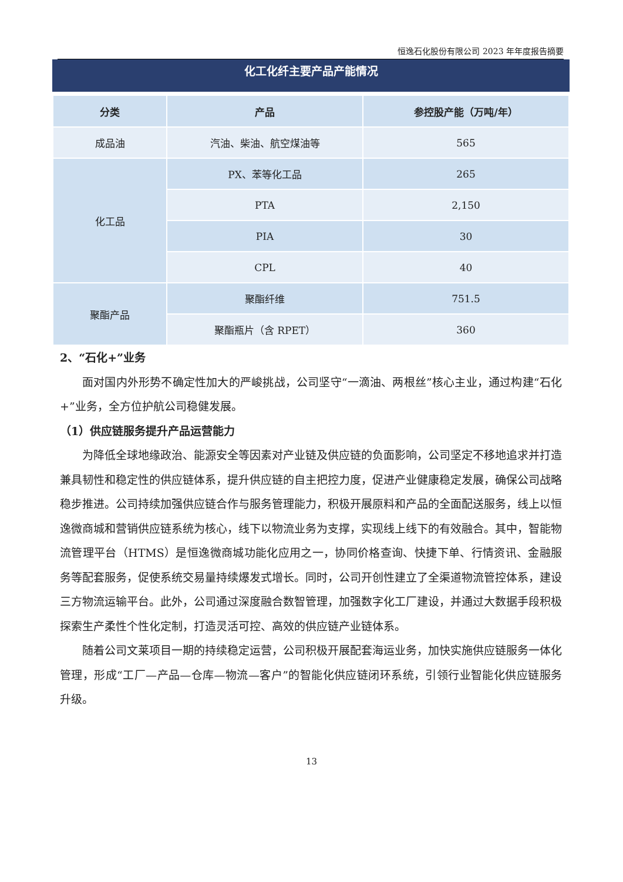恒逸石化股份有限公司 2023 年年度报告摘要
化工化纤主要产品产能情况
| 分类 | 产品 | 参控股产能（万吨/年） |
| --- | --- | --- |
| 成品油 | 汽油、柴油、航空煤油等 | 565 |
| 化工品 | PX、苯等化工品 | 265 |
| | PTA | 2,150 |
| | PIA | 30 |
| | CPL | 40 |
| 聚酯产品 | 聚酯纤维 | 751.5 |
| | 聚酯瓶片（含 RPET） | 360 |
2、“石化+”业务
面对国内外形势不确定性加大的严峻挑战，公司坚守“一滴油、两根丝”核心主业，通过构建“石化+”业务，全方位护航公司稳健发展。
（1）供应链服务提升产品运营能力
为降低全球地缘政治、能源安全等因素对产业链及供应链的负面影响，公司坚定不移地追求并打造兼具韧性和稳定性的供应链体系，提升供应链的自主把控力度，促进产业健康稳定发展，确保公司战略稳步推进。公司持续加强供应链合作与服务管理能力，积极开展原料和产品的全面配送服务，线上以恒逸微商城和营销供应链系统为核心，线下以物流业务为支撑，实现线上线下的有效融合。其中，智能物流管理平台（HTMS）是恒逸微商城功能化应用之一，协同价格查询、快捷下单、行情资讯、金融服务等配套服务，促使系统交易量持续爆发式增长。同时，公司开创性建立了全渠道物流管控体系，建设三方物流运输平台。此外，公司通过深度融合数智管理，加强数字化工厂建设，并通过大数据手段积极探索生产柔性个性化定制，打造灵活可控、高效的供应链产业链体系。
随着公司文莱项目一期的持续稳定运营，公司积极开展配套海运业务，加快实施供应链服务一体化管理，形成“工厂—产品—仓库—物流—客户”的智能化供应链闭环系统，引领行业智能化供应链服务升级。
13